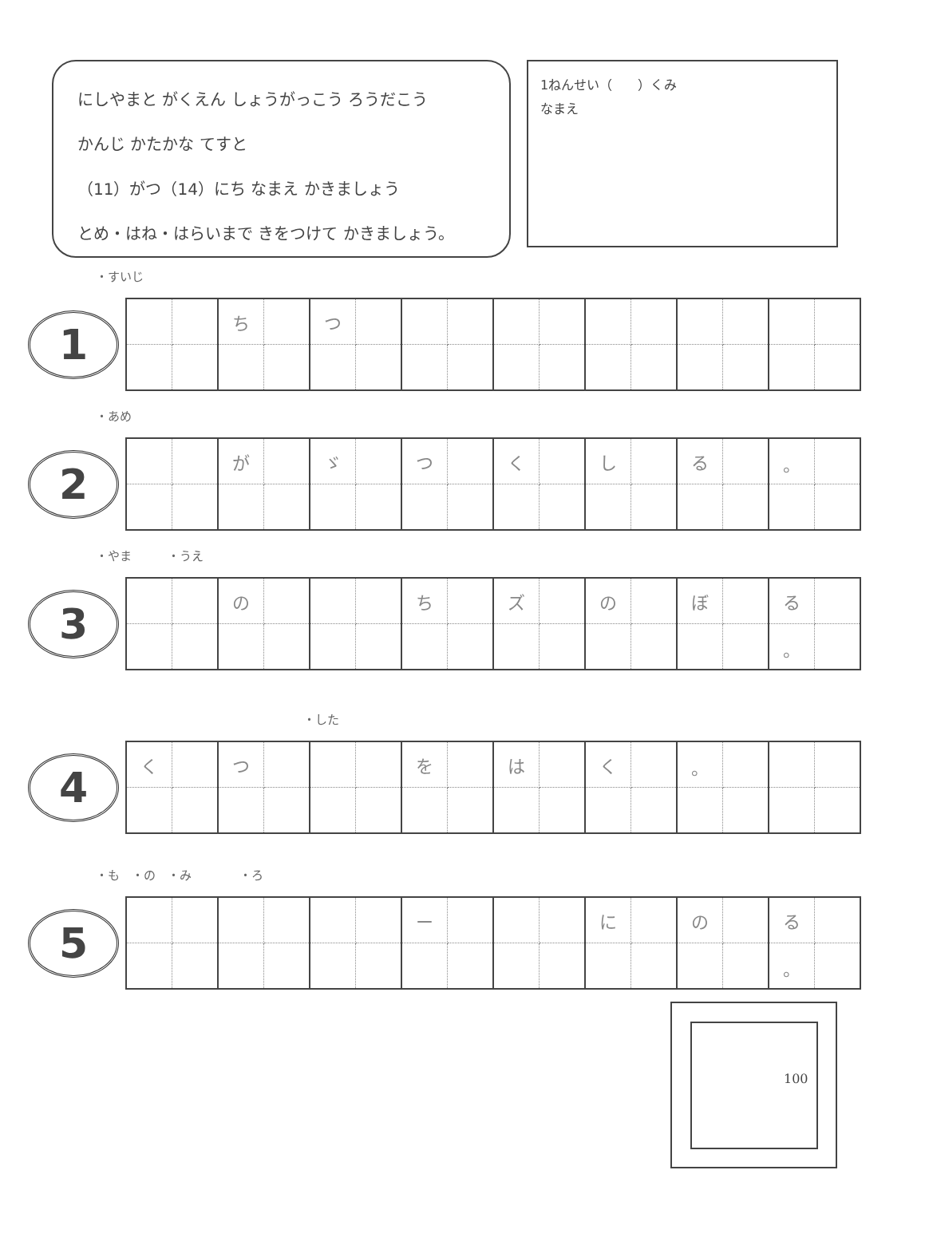にしやまと がくえん しょうがっこう ろうだこう
かんじ かたかな てすと
（11）がつ（14）にち なまえ かきましょう
とめ・はね・はらいまで きをつけて かきましょう。
1ねんせい（　　）くみ
なまえ
・すいじ
1
| | | ち | | つ | | | | | | | | | | | |
・あめ
2
| | | が | | ゞ | | つ | | く | | し | | る | | 。 | |
・やま　　　・うえ
3
| | | の | | | | ち | | ズ | | の | | ぼ | | る | |
| | | | | | | | | | | | | | | 。 | |
・した
4
| く | | つ | | | | を | | は | | く | | 。 | | | |
・も　・の　・み　　　　・ろ
5
| | | | | | | ー | | | | に | | の | | る | |
| | | | | | | | | | | | | | | 。 | |
100